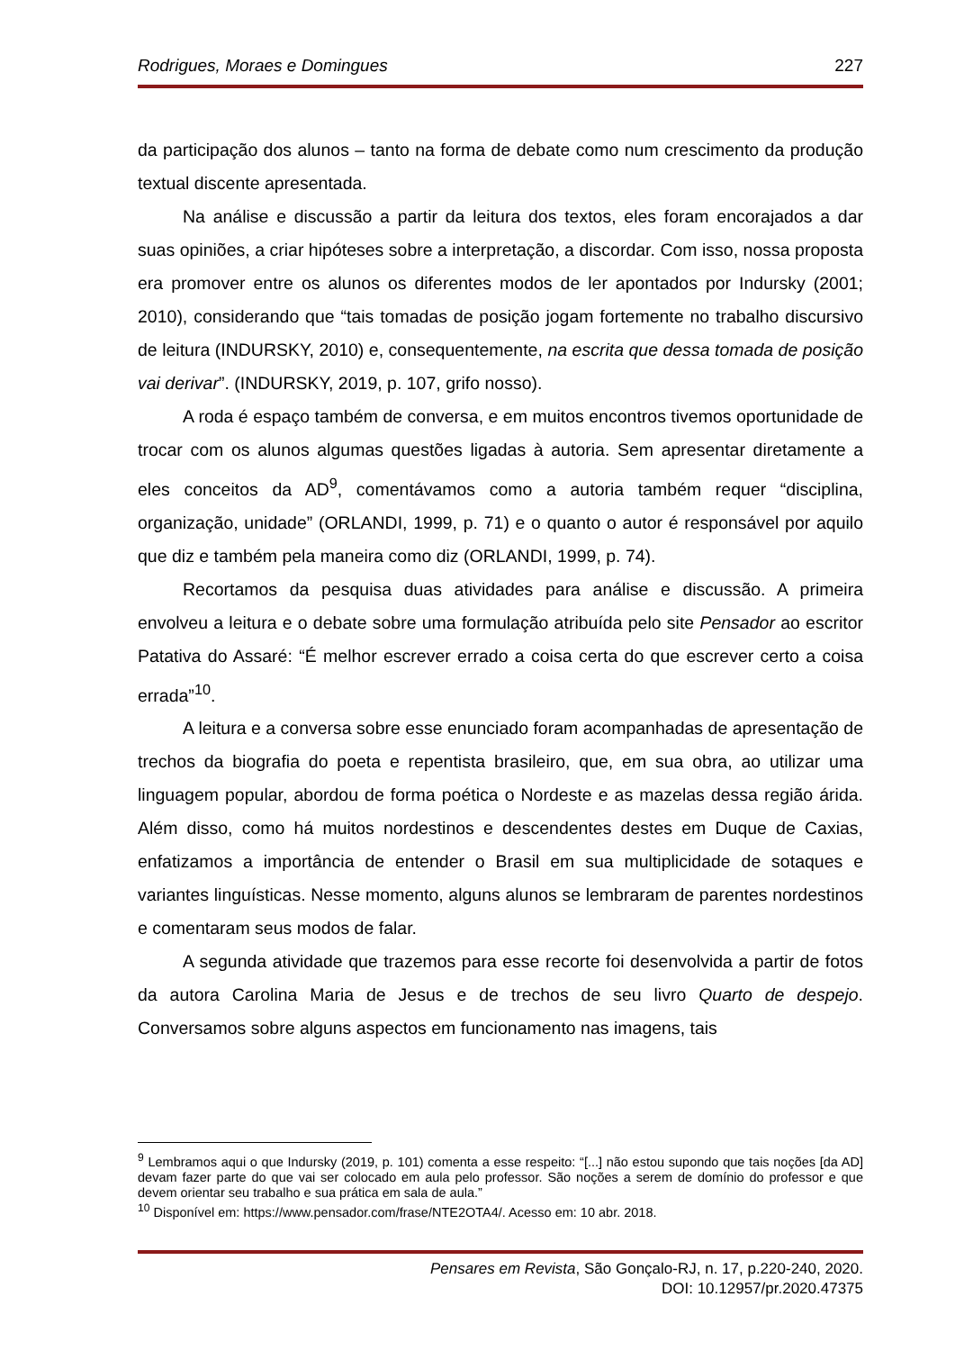Rodrigues, Moraes e Domingues 227
da participação dos alunos – tanto na forma de debate como num crescimento da produção textual discente apresentada.
Na análise e discussão a partir da leitura dos textos, eles foram encorajados a dar suas opiniões, a criar hipóteses sobre a interpretação, a discordar. Com isso, nossa proposta era promover entre os alunos os diferentes modos de ler apontados por Indursky (2001; 2010), considerando que “tais tomadas de posição jogam fortemente no trabalho discursivo de leitura (INDURSKY, 2010) e, consequentemente, na escrita que dessa tomada de posição vai derivar”. (INDURSKY, 2019, p. 107, grifo nosso).
A roda é espaço também de conversa, e em muitos encontros tivemos oportunidade de trocar com os alunos algumas questões ligadas à autoria. Sem apresentar diretamente a eles conceitos da AD<sup>9</sup>, comentávamos como a autoria também requer “disciplina, organização, unidade” (ORLANDI, 1999, p. 71) e o quanto o autor é responsável por aquilo que diz e também pela maneira como diz (ORLANDI, 1999, p. 74).
Recortamos da pesquisa duas atividades para análise e discussão. A primeira envolveu a leitura e o debate sobre uma formulação atribuída pelo site Pensador ao escritor Patativa do Assaré: “É melhor escrever errado a coisa certa do que escrever certo a coisa errada”<sup>10</sup>.
A leitura e a conversa sobre esse enunciado foram acompanhadas de apresentação de trechos da biografia do poeta e repentista brasileiro, que, em sua obra, ao utilizar uma linguagem popular, abordou de forma poética o Nordeste e as mazelas dessa região árida. Além disso, como há muitos nordestinos e descendentes destes em Duque de Caxias, enfatizamos a importância de entender o Brasil em sua multiplicidade de sotaques e variantes linguísticas. Nesse momento, alguns alunos se lembraram de parentes nordestinos e comentaram seus modos de falar.
A segunda atividade que trazemos para esse recorte foi desenvolvida a partir de fotos da autora Carolina Maria de Jesus e de trechos de seu livro Quarto de despejo. Conversamos sobre alguns aspectos em funcionamento nas imagens, tais
<sup>9</sup> Lembramos aqui o que Indursky (2019, p. 101) comenta a esse respeito: “[...] não estou supondo que tais noções [da AD] devam fazer parte do que vai ser colocado em aula pelo professor. São noções a serem de domínio do professor e que devem orientar seu trabalho e sua prática em sala de aula.”
<sup>10</sup> Disponível em: https://www.pensador.com/frase/NTE2OTA4/. Acesso em: 10 abr. 2018.
Pensares em Revista, São Gonçalo-RJ, n. 17, p.220-240, 2020.
DOI: 10.12957/pr.2020.47375